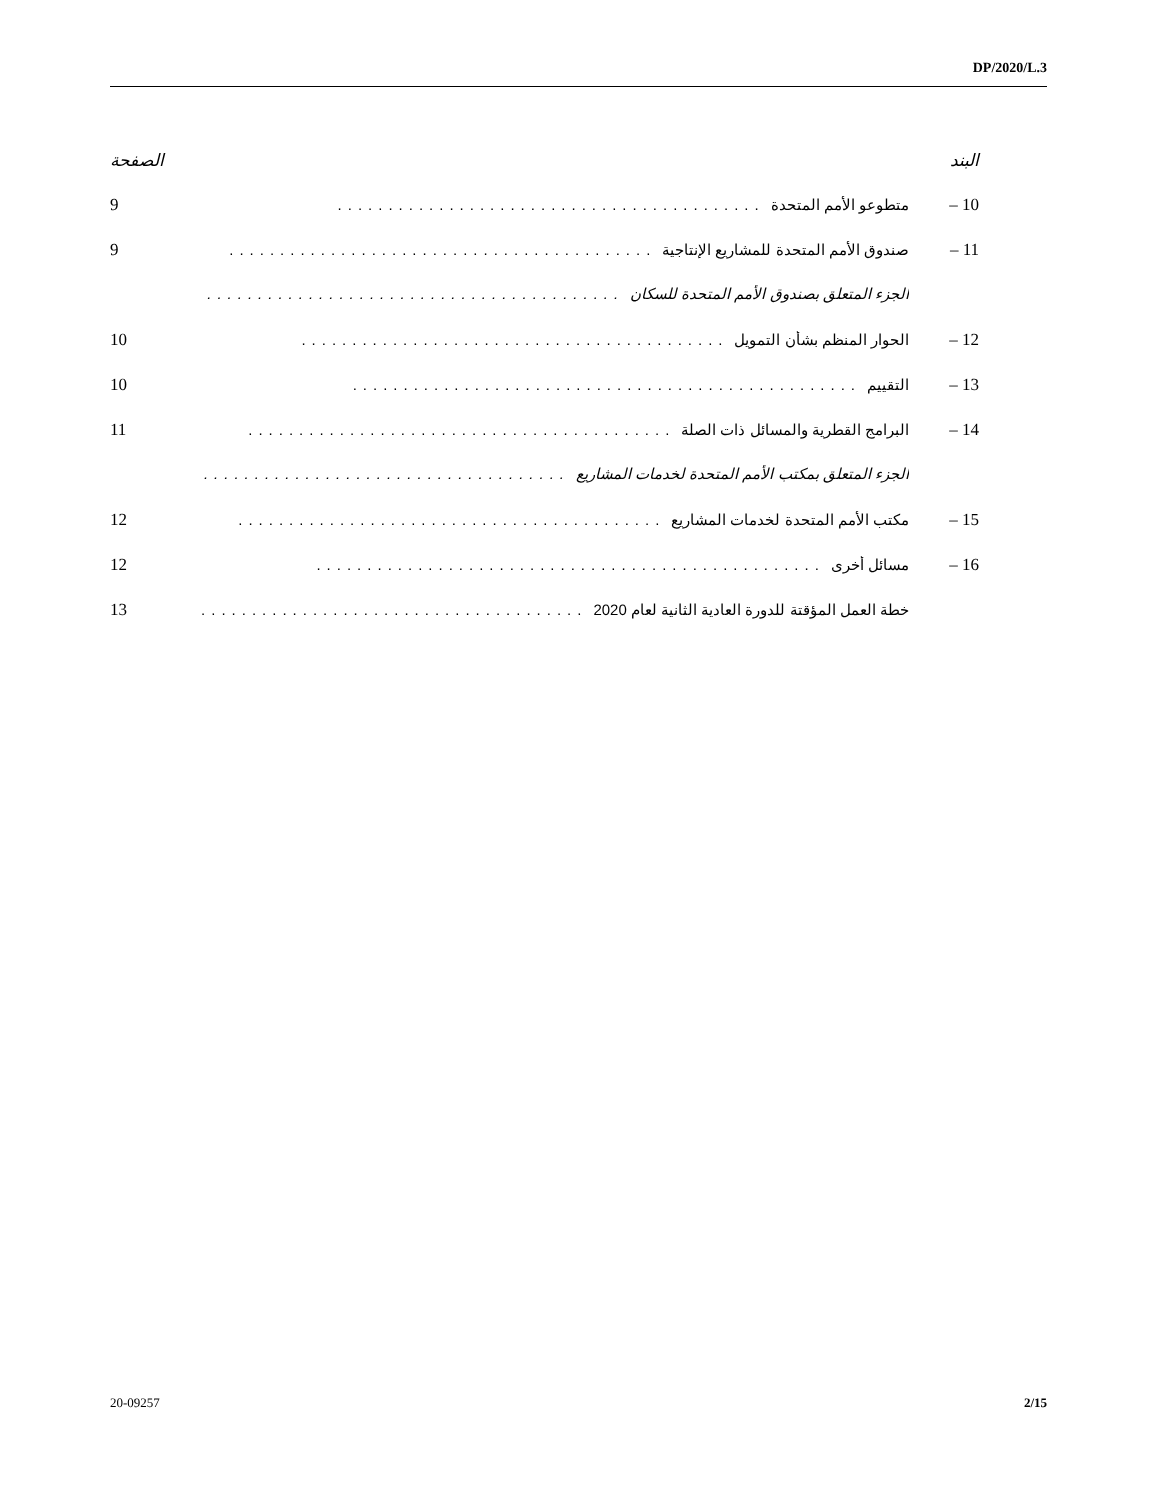DP/2020/L.3
البند الصفحة
10 – متطوعو الأمم المتحدة .......................................... 9
11 – صندوق الأمم المتحدة للمشاريع الإنتاجية
..........................................
9
الجزء المتعلق بصندوق الأمم المتحدة للسكان
..........................................
12 – الحوار المنظم بشأن التمويل .......................................... 10
13 – التقييم .................................................. 10
14 – البرامج القطرية والمسائل ذات الصلة
..........................................
11
الجزء المتعلق بمكتب الأمم المتحدة لخدمات المشاريع
..........................................
15 – مكتب الأمم المتحدة لخدمات المشاريع
..........................................
12
16 – مسائل أخرى .................................................. 12
خطة العمل المؤقتة للدورة العادية الثانية لعام 2020
..........................................
13
20-09257 2/15